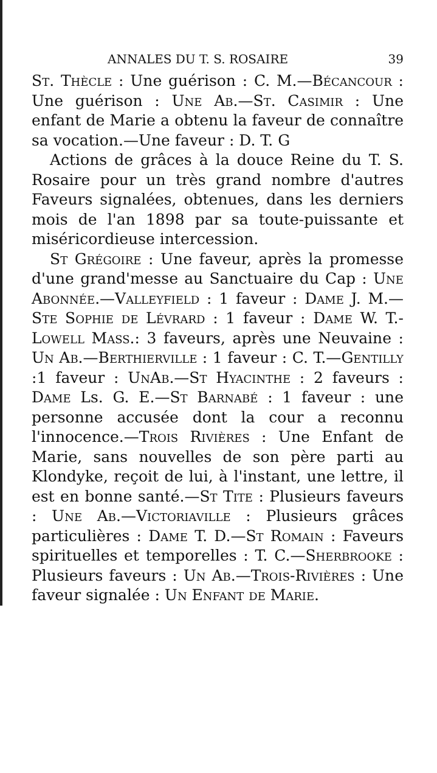ANNALES DU T. S. ROSAIRE 39
St. Thècle : Une guérison : C. M.—Bécancour : Une guérison : Une Ab.—St. Casimir : Une enfant de Marie a obtenu la faveur de connaître sa vocation.—Une faveur : D. T. G
Actions de grâces à la douce Reine du T. S. Rosaire pour un très grand nombre d'autres Faveurs signalées, obtenues, dans les derniers mois de l'an 1898 par sa toute-puissante et miséricordieuse intercession.
St Grégoire : Une faveur, après la promesse d'une grand'messe au Sanctuaire du Cap : Une Abonnée.—Valleyfield : 1 faveur : Dame J. M.—Ste Sophie de Lévrard : 1 faveur : Dame W. T.-Lowell Mass.: 3 faveurs, après une Neuvaine : Un Ab.—Berthierville : 1 faveur : C. T.—Gentilly :1 faveur : UnAb.—St Hyacinthe : 2 faveurs : Dame Ls. G. E.—St Barnabé : 1 faveur : une personne accusée dont la cour a reconnu l'innocence.—Trois Rivières : Une Enfant de Marie, sans nouvelles de son père parti au Klondyke, reçoit de lui, à l'instant, une lettre, il est en bonne santé.—St Tite : Plusieurs faveurs : Une Ab.—Victoriaville : Plusieurs grâces particulières : Dame T. D.—St Romain : Faveurs spirituelles et temporelles : T. C.—Sherbrooke : Plusieurs faveurs : Un Ab.—Trois-Rivières : Une faveur signalée : Un Enfant de Marie.